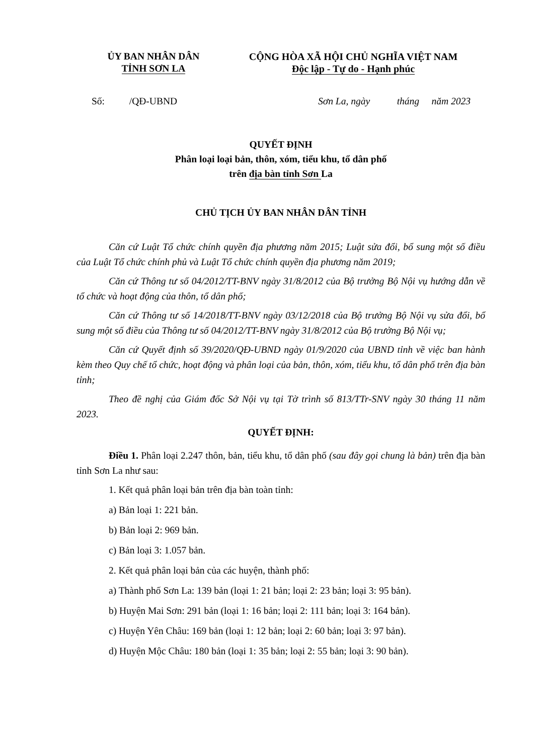ỦY BAN NHÂN DÂN
TỈNH SƠN LA
CỘNG HÒA XÃ HỘI CHỦ NGHĨA VIỆT NAM
Độc lập - Tự do - Hạnh phúc
Số: /QĐ-UBND Sơn La, ngày tháng năm 2023
QUYẾT ĐỊNH
Phân loại loại bản, thôn, xóm, tiểu khu, tổ dân phố
trên địa bàn tỉnh Sơn La
CHỦ TỊCH ỦY BAN NHÂN DÂN TỈNH
Căn cứ Luật Tổ chức chính quyền địa phương năm 2015; Luật sửa đổi, bổ sung một số điều của Luật Tổ chức chính phủ và Luật Tổ chức chính quyền địa phương năm 2019;
Căn cứ Thông tư số 04/2012/TT-BNV ngày 31/8/2012 của Bộ trưởng Bộ Nội vụ hướng dẫn về tổ chức và hoạt động của thôn, tổ dân phố;
Căn cứ Thông tư số 14/2018/TT-BNV ngày 03/12/2018 của Bộ trưởng Bộ Nội vụ sửa đổi, bổ sung một số điều của Thông tư số 04/2012/TT-BNV ngày 31/8/2012 của Bộ trưởng Bộ Nội vụ;
Căn cứ Quyết định số 39/2020/QĐ-UBND ngày 01/9/2020 của UBND tỉnh về việc ban hành kèm theo Quy chế tổ chức, hoạt động và phân loại của bản, thôn, xóm, tiểu khu, tổ dân phố trên địa bàn tỉnh;
Theo đề nghị của Giám đốc Sở Nội vụ tại Tờ trình số 813/TTr-SNV ngày 30 tháng 11 năm 2023.
QUYẾT ĐỊNH:
Điều 1. Phân loại 2.247 thôn, bản, tiểu khu, tổ dân phố (sau đây gọi chung là bản) trên địa bàn tỉnh Sơn La như sau:
1. Kết quả phân loại bản trên địa bàn toàn tỉnh:
a) Bản loại 1: 221 bản.
b) Bản loại 2: 969 bản.
c) Bản loại 3: 1.057 bản.
2. Kết quả phân loại bản của các huyện, thành phố:
a) Thành phố Sơn La: 139 bản (loại 1: 21 bản; loại 2: 23 bản; loại 3: 95 bản).
b) Huyện Mai Sơn: 291 bản (loại 1: 16 bản; loại 2: 111 bản; loại 3: 164 bản).
c) Huyện Yên Châu: 169 bản (loại 1: 12 bản; loại 2: 60 bản; loại 3: 97 bản).
d) Huyện Mộc Châu: 180 bản (loại 1: 35 bản; loại 2: 55 bản; loại 3: 90 bản).